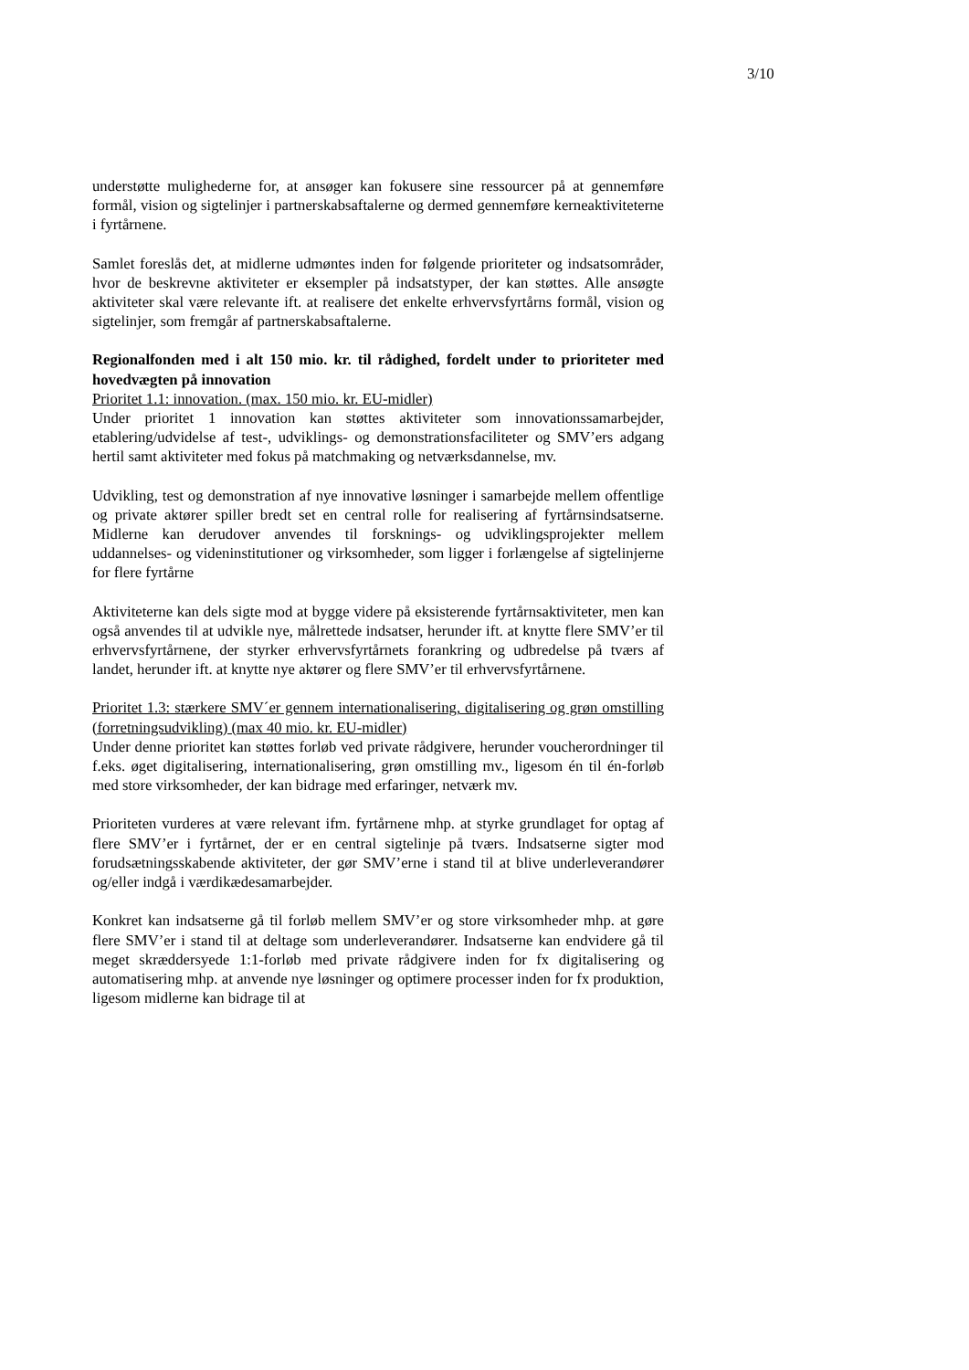3/10
understøtte mulighederne for, at ansøger kan fokusere sine ressourcer på at gennemføre formål, vision og sigtelinjer i partnerskabsaftalerne og dermed gennemføre kerneaktiviteterne i fyrtårnene.
Samlet foreslås det, at midlerne udmøntes inden for følgende prioriteter og indsatsområder, hvor de beskrevne aktiviteter er eksempler på indsatstyper, der kan støttes. Alle ansøgte aktiviteter skal være relevante ift. at realisere det enkelte erhvervsfyrtårns formål, vision og sigtelinjer, som fremgår af partnerskabsaftalerne.
Regionalfonden med i alt 150 mio. kr. til rådighed, fordelt under to prioriteter med hovedvægten på innovation
Prioritet 1.1: innovation. (max. 150 mio. kr. EU-midler)
Under prioritet 1 innovation kan støttes aktiviteter som innovationssamarbejder, etablering/udvidelse af test-, udviklings- og demonstrationsfaciliteter og SMV’ers adgang hertil samt aktiviteter med fokus på matchmaking og netværksdannelse, mv.
Udvikling, test og demonstration af nye innovative løsninger i samarbejde mellem offentlige og private aktører spiller bredt set en central rolle for realisering af fyrtårnsindsatserne. Midlerne kan derudover anvendes til forsknings- og udviklingsprojekter mellem uddannelses- og videninstitutioner og virksomheder, som ligger i forlængelse af sigtelinjerne for flere fyrtårne
Aktiviteterne kan dels sigte mod at bygge videre på eksisterende fyrtårnsaktiviteter, men kan også anvendes til at udvikle nye, målrettede indsatser, herunder ift. at knytte flere SMV’er til erhvervsfyrtårnene, der styrker erhvervsfyrtårnets forankring og udbredelse på tværs af landet, herunder ift. at knytte nye aktører og flere SMV’er til erhvervsfyrtårnene.
Prioritet 1.3: stærkere SMV´er gennem internationalisering, digitalisering og grøn omstilling (forretningsudvikling) (max 40 mio. kr. EU-midler)
Under denne prioritet kan støttes forløb ved private rådgivere, herunder voucherordninger til f.eks. øget digitalisering, internationalisering, grøn omstilling mv., ligesom én til én-forløb med store virksomheder, der kan bidrage med erfaringer, netværk mv.
Prioriteten vurderes at være relevant ifm. fyrtårnene mhp. at styrke grundlaget for optag af flere SMV’er i fyrtårnet, der er en central sigtelinje på tværs. Indsatserne sigter mod forudsætningsskabende aktiviteter, der gør SMV’erne i stand til at blive underleverandører og/eller indgå i værdikædesamarbejder.
Konkret kan indsatserne gå til forløb mellem SMV’er og store virksomheder mhp. at gøre flere SMV’er i stand til at deltage som underleverandører. Indsatserne kan endvidere gå til meget skræddersyede 1:1-forløb med private rådgivere inden for fx digitalisering og automatisering mhp. at anvende nye løsninger og optimere processer inden for fx produktion, ligesom midlerne kan bidrage til at